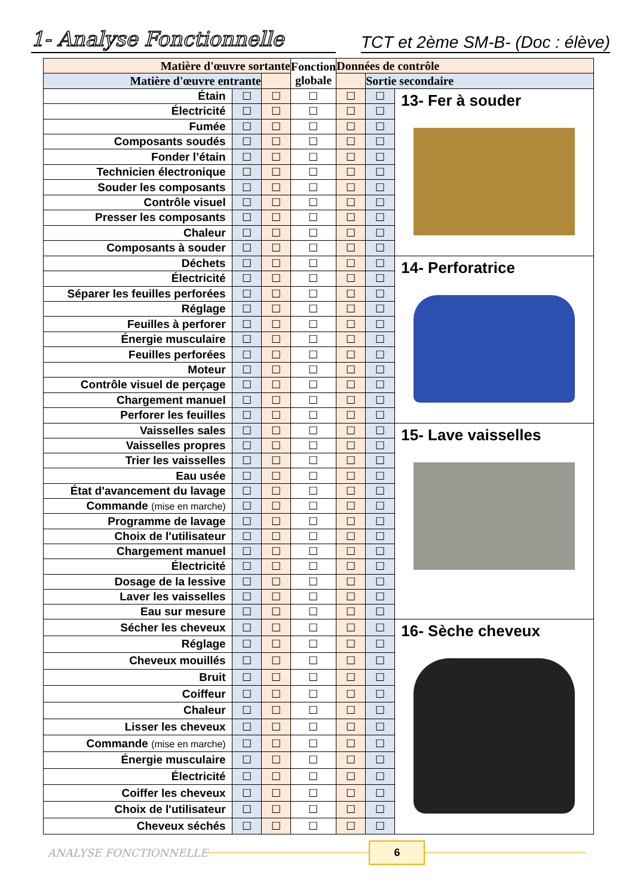1- Analyse Fonctionnelle
TCT et 2ème SM-B- (Doc : élève)
| Matière d'œuvre sortante | | | Fonction globale | Données de contrôle | | |
| --- | --- | --- | --- | --- | --- | --- |
| Matière d'œuvre entrante | | | | | Sortie secondaire | |
| Étain | ☐ | ☐ | ☐ | ☐ | ☐ | 13- Fer à souder |
| Électricité | ☐ | ☐ | ☐ | ☐ | ☐ | |
| Fumée | ☐ | ☐ | ☐ | ☐ | ☐ | |
| Composants soudés | ☐ | ☐ | ☐ | ☐ | ☐ | |
| Fonder l’étain | ☐ | ☐ | ☐ | ☐ | ☐ | |
| Technicien électronique | ☐ | ☐ | ☐ | ☐ | ☐ | |
| Souder les composants | ☐ | ☐ | ☐ | ☐ | ☐ | |
| Contrôle visuel | ☐ | ☐ | ☐ | ☐ | ☐ | |
| Presser les composants | ☐ | ☐ | ☐ | ☐ | ☐ | |
| Chaleur | ☐ | ☐ | ☐ | ☐ | ☐ | |
| Composants à souder | ☐ | ☐ | ☐ | ☐ | ☐ | |
| Déchets | ☐ | ☐ | ☐ | ☐ | ☐ | 14- Perforatrice |
| Électricité | ☐ | ☐ | ☐ | ☐ | ☐ | |
| Séparer les feuilles perforées | ☐ | ☐ | ☐ | ☐ | ☐ | |
| Réglage | ☐ | ☐ | ☐ | ☐ | ☐ | |
| Feuilles à perforer | ☐ | ☐ | ☐ | ☐ | ☐ | |
| Énergie musculaire | ☐ | ☐ | ☐ | ☐ | ☐ | |
| Feuilles perforées | ☐ | ☐ | ☐ | ☐ | ☐ | |
| Moteur | ☐ | ☐ | ☐ | ☐ | ☐ | |
| Contrôle visuel de perçage | ☐ | ☐ | ☐ | ☐ | ☐ | |
| Chargement manuel | ☐ | ☐ | ☐ | ☐ | ☐ | |
| Perforer les feuilles | ☐ | ☐ | ☐ | ☐ | ☐ | |
| Vaisselles sales | ☐ | ☐ | ☐ | ☐ | ☐ | 15- Lave vaisselles |
| Vaisselles propres | ☐ | ☐ | ☐ | ☐ | ☐ | |
| Trier les vaisselles | ☐ | ☐ | ☐ | ☐ | ☐ | |
| Eau usée | ☐ | ☐ | ☐ | ☐ | ☐ | |
| État d'avancement du lavage | ☐ | ☐ | ☐ | ☐ | ☐ | |
| Commande (mise en marche) | ☐ | ☐ | ☐ | ☐ | ☐ | |
| Programme de lavage | ☐ | ☐ | ☐ | ☐ | ☐ | |
| Choix de l'utilisateur | ☐ | ☐ | ☐ | ☐ | ☐ | |
| Chargement manuel | ☐ | ☐ | ☐ | ☐ | ☐ | |
| Électricité | ☐ | ☐ | ☐ | ☐ | ☐ | |
| Dosage de la lessive | ☐ | ☐ | ☐ | ☐ | ☐ | |
| Laver les vaisselles | ☐ | ☐ | ☐ | ☐ | ☐ | |
| Eau sur mesure | ☐ | ☐ | ☐ | ☐ | ☐ | |
| Sécher les cheveux | ☐ | ☐ | ☐ | ☐ | ☐ | 16- Sèche cheveux |
| Réglage | ☐ | ☐ | ☐ | ☐ | ☐ | |
| Cheveux mouillés | ☐ | ☐ | ☐ | ☐ | ☐ | |
| Bruit | ☐ | ☐ | ☐ | ☐ | ☐ | |
| Coiffeur | ☐ | ☐ | ☐ | ☐ | ☐ | |
| Chaleur | ☐ | ☐ | ☐ | ☐ | ☐ | |
| Lisser les cheveux | ☐ | ☐ | ☐ | ☐ | ☐ | |
| Commande (mise en marche) | ☐ | ☐ | ☐ | ☐ | ☐ | |
| Énergie musculaire | ☐ | ☐ | ☐ | ☐ | ☐ | |
| Électricité | ☐ | ☐ | ☐ | ☐ | ☐ | |
| Coiffer les cheveux | ☐ | ☐ | ☐ | ☐ | ☐ | |
| Choix de l'utilisateur | ☐ | ☐ | ☐ | ☐ | ☐ | |
| Cheveux séchés | ☐ | ☐ | ☐ | ☐ | ☐ | |
ANALYSE FONCTIONNELLE
6